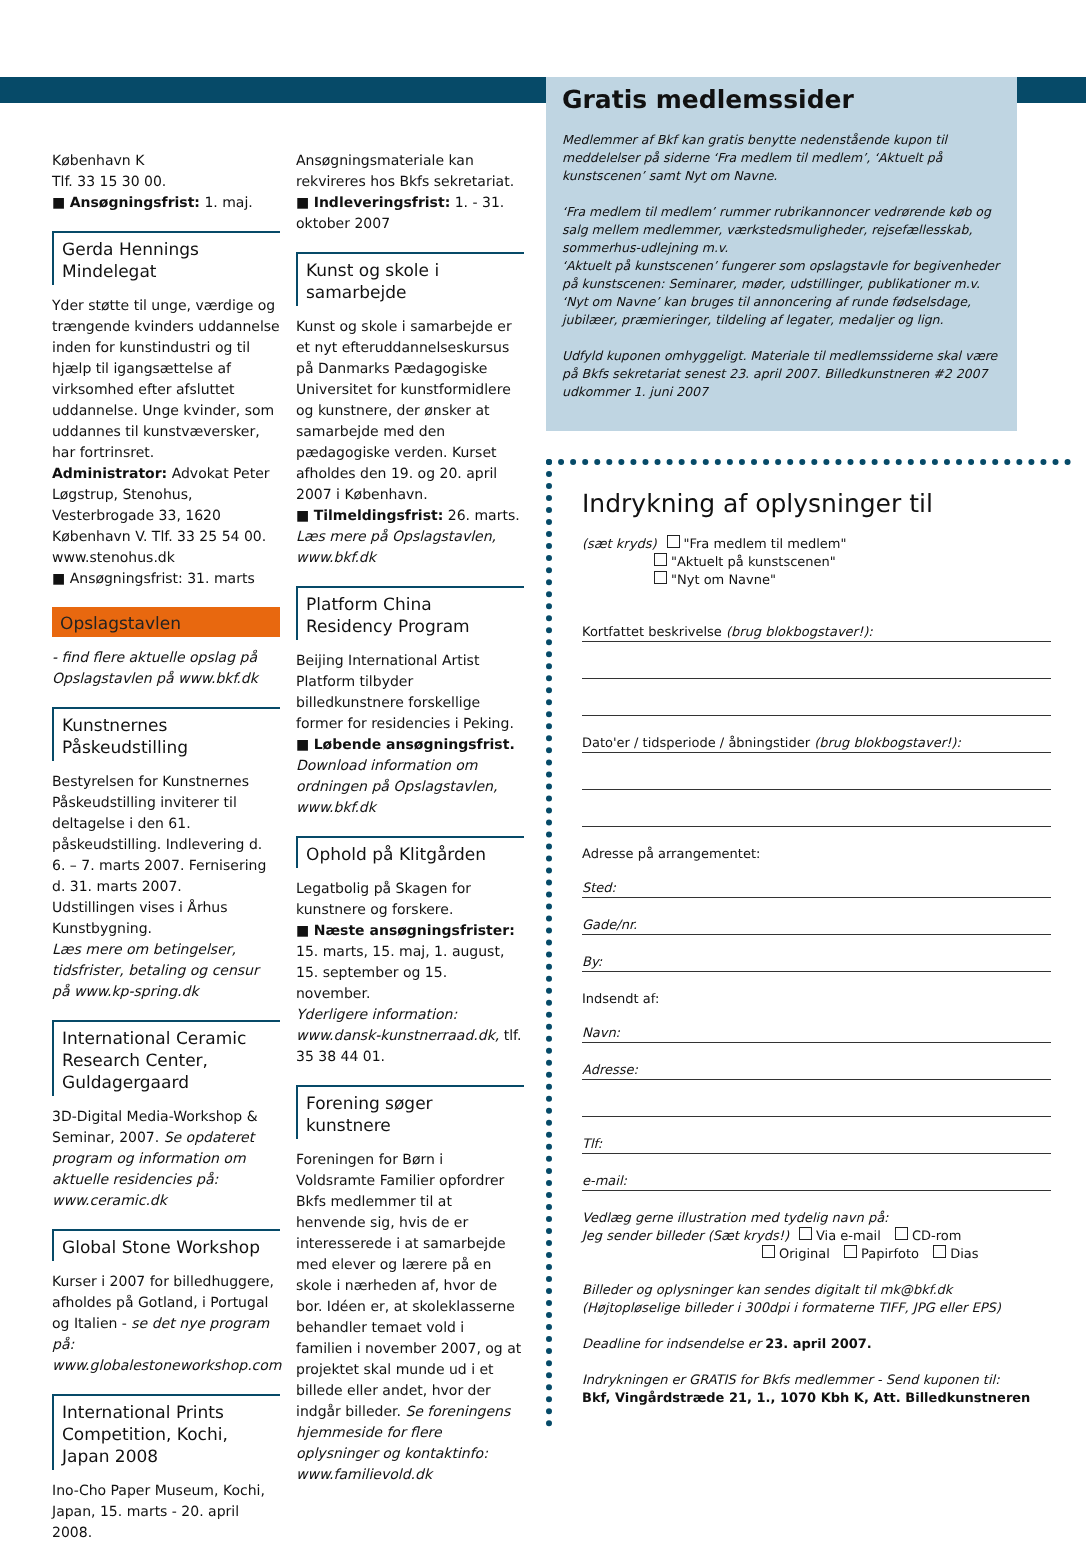København K
Tlf. 33 15 30 00.
■ Ansøgningsfrist: 1. maj.
Gerda Hennings Mindelegat
Yder støtte til unge, værdige og trængende kvinders uddannelse inden for kunstindustri og til hjælp til igangsættelse af virksomhed efter afsluttet uddannelse. Unge kvinder, som uddannes til kunstvæversker, har fortrinsret.
Administrator: Advokat Peter Løgstrup, Stenohus, Vesterbrogade 33, 1620 København V. Tlf. 33 25 54 00. www.stenohus.dk
■ Ansøgningsfrist: 31. marts
Opslagstavlen
- find flere aktuelle opslag på Opslagstavlen på www.bkf.dk
Kunstnernes Påskeudstilling
Bestyrelsen for Kunstnernes Påskeudstilling inviterer til deltagelse i den 61. påskeudstilling. Indlevering d. 6. – 7. marts 2007. Fernisering d. 31. marts 2007.
Udstillingen vises i Århus Kunstbygning.
Læs mere om betingelser, tidsfrister, betaling og censur på www.kp-spring.dk
International Ceramic Research Center, Guldagergaard
3D-Digital Media-Workshop & Seminar, 2007. Se opdateret program og information om aktuelle residencies på: www.ceramic.dk
Global Stone Workshop
Kurser i 2007 for billedhuggere, afholdes på Gotland, i Portugal og Italien - se det nye program på: www.globalestoneworkshop.com
International Prints Competition, Kochi, Japan 2008
Ino-Cho Paper Museum, Kochi, Japan, 15. marts - 20. april 2008.
Ansøgningsmateriale kan rekvireres hos Bkfs sekretariat.
■ Indleveringsfrist: 1. - 31. oktober 2007
Kunst og skole i samarbejde
Kunst og skole i samarbejde er et nyt efteruddannelseskursus på Danmarks Pædagogiske Universitet for kunstformidlere og kunstnere, der ønsker at samarbejde med den pædagogiske verden. Kurset afholdes den 19. og 20. april 2007 i København.
■ Tilmeldingsfrist: 26. marts. Læs mere på Opslagstavlen, www.bkf.dk
Platform China Residency Program
Beijing International Artist Platform tilbyder billedkunstnere forskellige former for residencies i Peking.
■ Løbende ansøgningsfrist.
Download information om ordningen på Opslagstavlen, www.bkf.dk
Ophold på Klitgården
Legatbolig på Skagen for kunstnere og forskere.
■ Næste ansøgningsfrister:
15. marts, 15. maj, 1. august, 15. september og 15. november.
Yderligere information: www.dansk-kunstnerraad.dk, tlf. 35 38 44 01.
Forening søger kunstnere
Foreningen for Børn i Voldsramte Familier opfordrer Bkfs medlemmer til at henvende sig, hvis de er interesserede i at samarbejde med elever og lærere på en skole i nærheden af, hvor de bor. Idéen er, at skoleklasserne behandler temaet vold i familien i november 2007, og at projektet skal munde ud i et billede eller andet, hvor der indgår billeder. Se foreningens hjemmeside for flere oplysninger og kontaktinfo: www.familievold.dk
Gratis medlemssider
Medlemmer af Bkf kan gratis benytte nedenstående kupon til meddelelser på siderne ‘Fra medlem til medlem’, ‘Aktuelt på kunstscenen’ samt Nyt om Navne.
‘Fra medlem til medlem’ rummer rubrikannoncer vedrørende køb og salg mellem medlemmer, værkstedsmuligheder, rejsefællesskab, sommerhus-udlejning m.v.
‘Aktuelt på kunstscenen’ fungerer som opslagstavle for begivenheder på kunstscenen: Seminarer, møder, udstillinger, publikationer m.v.
‘Nyt om Navne’ kan bruges til annoncering af runde fødselsdage, jubilæer, præmieringer, tildeling af legater, medaljer og lign.
Udfyld kuponen omhyggeligt. Materiale til medlemssiderne skal være på Bkfs sekretariat senest 23. april 2007. Billedkunstneren #2 2007 udkommer 1. juni 2007
Indrykning af oplysninger til
(sæt kryds) "Fra medlem til medlem"
"Aktuelt på kunstscenen"
"Nyt om Navne"
Kortfattet beskrivelse (brug blokbogstaver!):
Dato'er / tidsperiode / åbningstider (brug blokbogstaver!):
Adresse på arrangementet:
Sted:
Gade/nr.
By:
Indsendt af:
Navn:
Adresse:
Tlf:
e-mail:
Vedlæg gerne illustration med tydelig navn på:
Jeg sender billeder (Sæt kryds!) Via e-mail CD-rom
Original Papirfoto Dias
Billeder og oplysninger kan sendes digitalt til mk@bkf.dk
(Højtopløselige billeder i 300dpi i formaterne TIFF, JPG eller EPS)
Deadline for indsendelse er 23. april 2007.
Indrykningen er GRATIS for Bkfs medlemmer - Send kuponen til:
Bkf, Vingårdstræde 21, 1., 1070 Kbh K, Att. Billedkunstneren